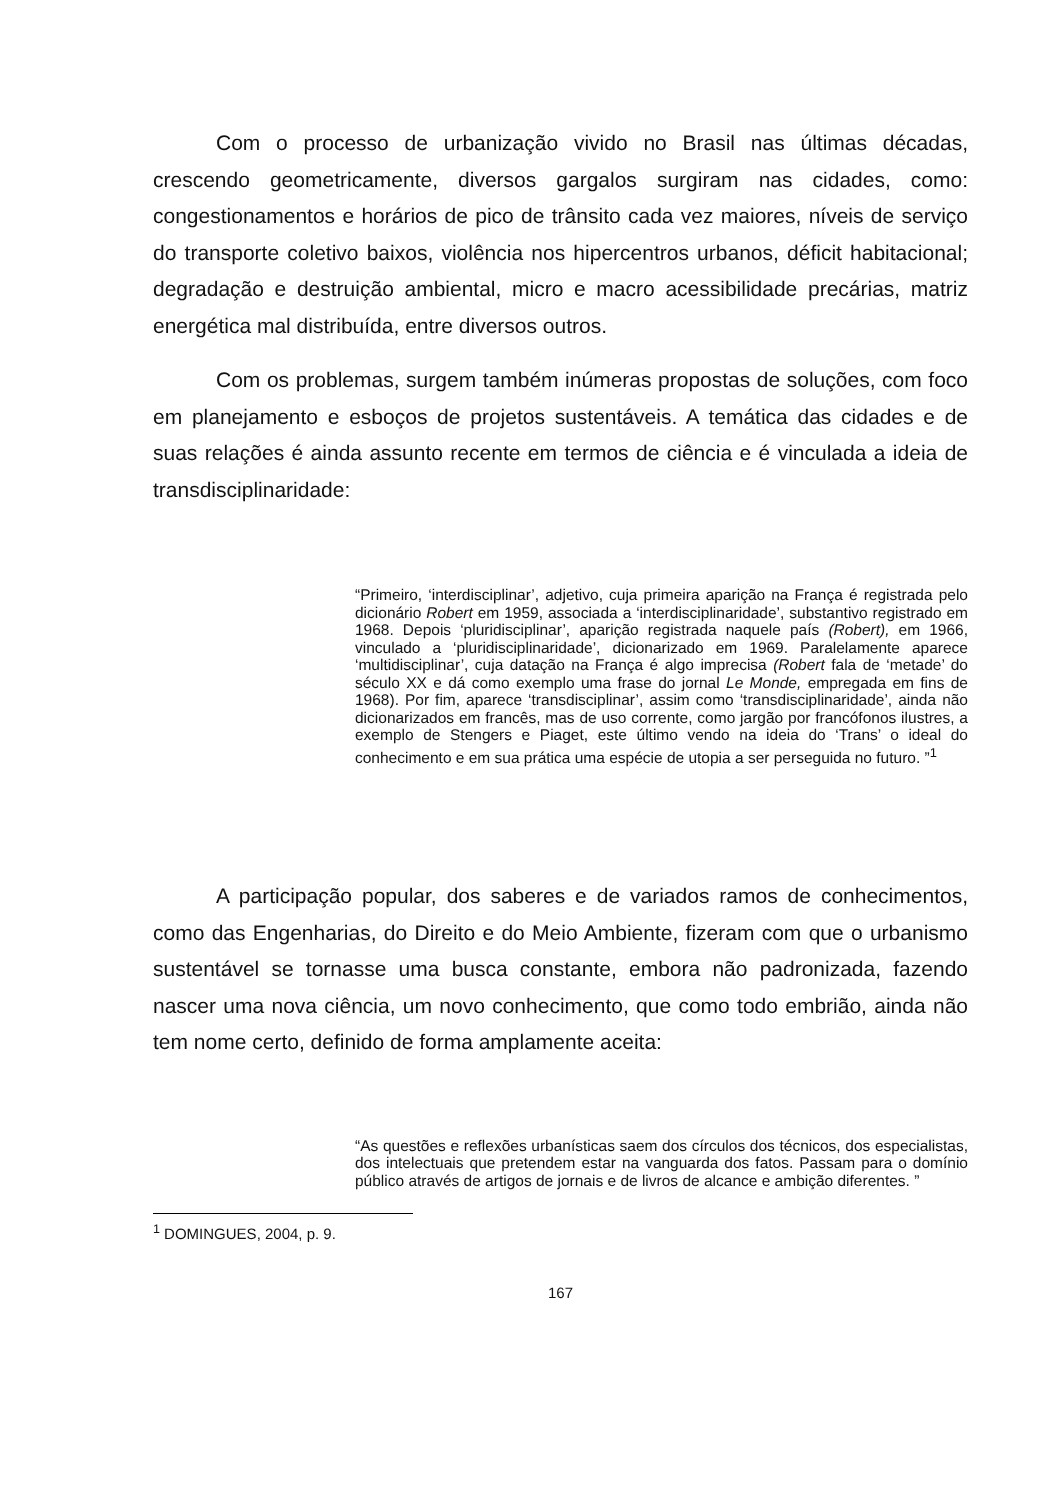Com o processo de urbanização vivido no Brasil nas últimas décadas, crescendo geometricamente, diversos gargalos surgiram nas cidades, como: congestionamentos e horários de pico de trânsito cada vez maiores, níveis de serviço do transporte coletivo baixos, violência nos hipercentros urbanos, déficit habitacional; degradação e destruição ambiental, micro e macro acessibilidade precárias, matriz energética mal distribuída, entre diversos outros.
Com os problemas, surgem também inúmeras propostas de soluções, com foco em planejamento e esboços de projetos sustentáveis. A temática das cidades e de suas relações é ainda assunto recente em termos de ciência e é vinculada a ideia de transdisciplinaridade:
“Primeiro, ‘interdisciplinar’, adjetivo, cuja primeira aparição na França é registrada pelo dicionário Robert em 1959, associada a ‘interdisciplinaridade’, substantivo registrado em 1968. Depois ‘pluridisciplinar’, aparição registrada naquele país (Robert), em 1966, vinculado a ‘pluridisciplinaridade’, dicionarizado em 1969. Paralelamente aparece ‘multidisciplinar’, cuja datação na França é algo imprecisa (Robert fala de ‘metade’ do século XX e dá como exemplo uma frase do jornal Le Monde, empregada em fins de 1968). Por fim, aparece ‘transdisciplinar’, assim como ‘transdisciplinaridade’, ainda não dicionarizados em francês, mas de uso corrente, como jargão por francófonos ilustres, a exemplo de Stengers e Piaget, este último vendo na ideia do ‘Trans’ o ideal do conhecimento e em sua prática uma espécie de utopia a ser perseguida no futuro. ”<sup>1</sup>
A participação popular, dos saberes e de variados ramos de conhecimentos, como das Engenharias, do Direito e do Meio Ambiente, fizeram com que o urbanismo sustentável se tornasse uma busca constante, embora não padronizada, fazendo nascer uma nova ciência, um novo conhecimento, que como todo embrião, ainda não tem nome certo, definido de forma amplamente aceita:
“As questões e reflexões urbanísticas saem dos círculos dos técnicos, dos especialistas, dos intelectuais que pretendem estar na vanguarda dos fatos. Passam para o domínio público através de artigos de jornais e de livros de alcance e ambição diferentes. ”
<sup>1</sup> DOMINGUES, 2004, p. 9.
167